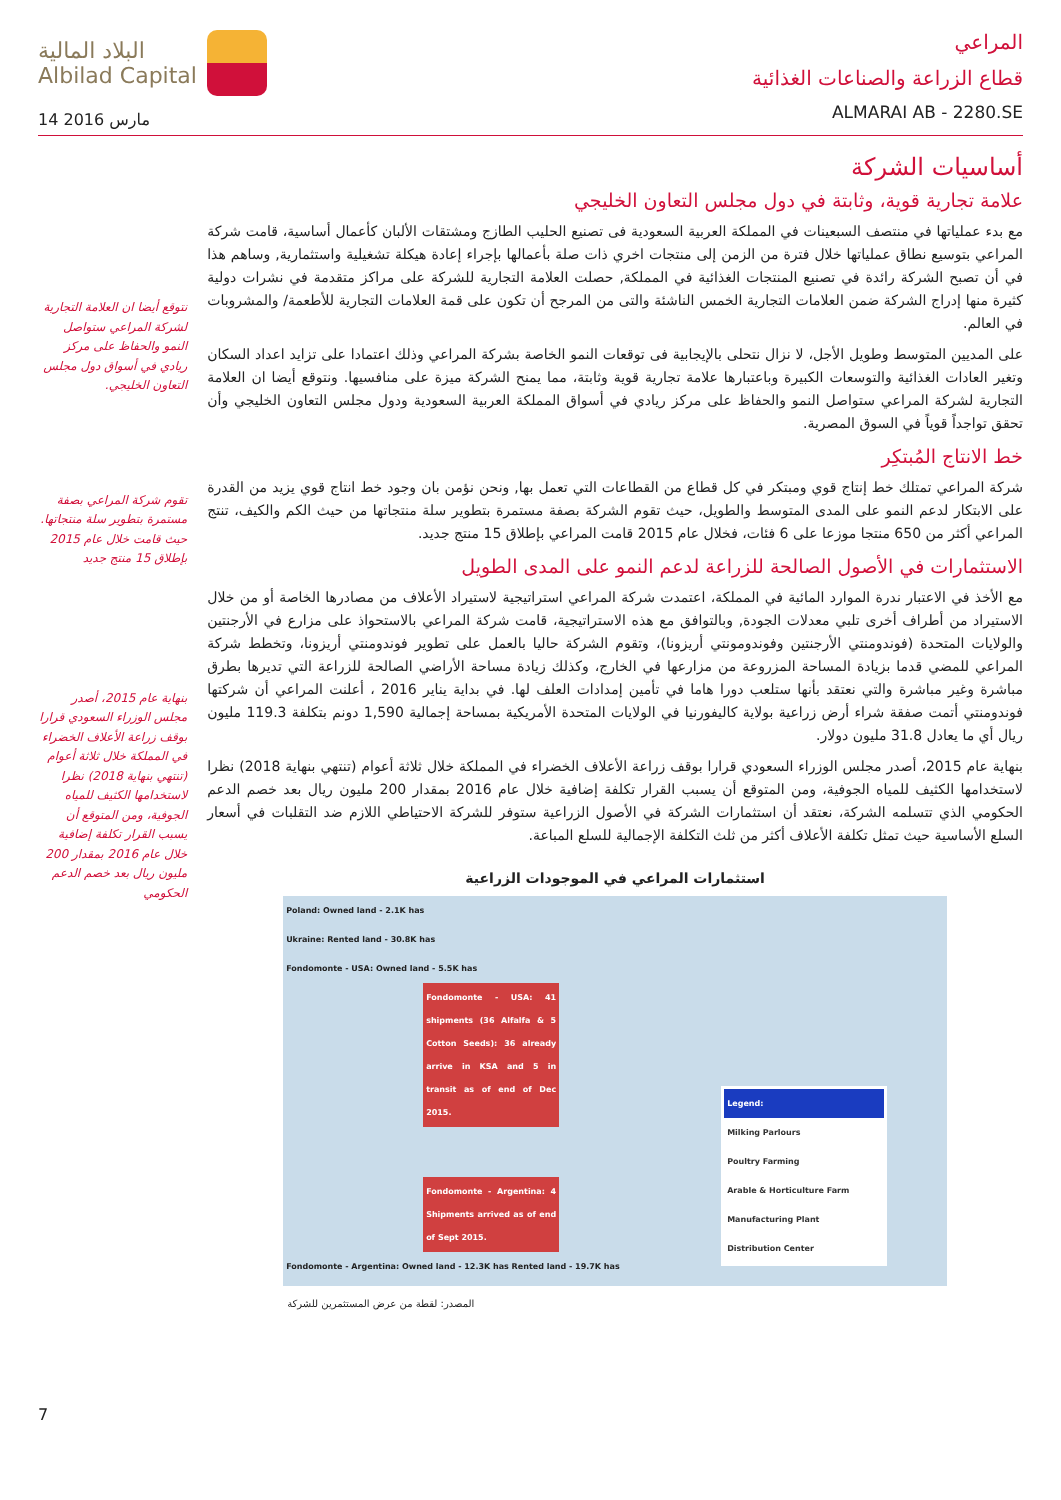البلاد المالية
Albilad Capital
14 مارس 2016
المراعي
قطاع الزراعة والصناعات الغذائية
ALMARAI AB - 2280.SE
أساسيات الشركة
علامة تجارية قوية، وثابتة في دول مجلس التعاون الخليجي
مع بدء عملياتها في منتصف السبعينات في المملكة العربية السعودية فى تصنيع الحليب الطازج ومشتقات الألبان كأعمال أساسية، قامت شركة المراعي بتوسيع نطاق عملياتها خلال فترة من الزمن إلى منتجات اخري ذات صلة بأعمالها بإجراء إعادة هيكلة تشغيلية واستثمارية, وساهم هذا في أن تصبح الشركة رائدة في تصنيع المنتجات الغذائية في المملكة, حصلت العلامة التجارية للشركة على مراكز متقدمة في نشرات دولية كثيرة منها إدراج الشركة ضمن العلامات التجارية الخمس الناشئة والتى من المرجح أن تكون على قمة العلامات التجارية للأطعمة/ والمشروبات في العالم.
على المديين المتوسط وطويل الأجل، لا نزال نتحلى بالإيجابية فى توقعات النمو الخاصة بشركة المراعي وذلك اعتمادا على تزايد اعداد السكان وتغير العادات الغذائية والتوسعات الكبيرة وباعتبارها علامة تجارية قوية وثابتة، مما يمنح الشركة ميزة على منافسيها. ونتوقع أيضا ان العلامة التجارية لشركة المراعي ستواصل النمو والحفاظ على مركز ريادي في أسواق المملكة العربية السعودية ودول مجلس التعاون الخليجي وأن تحقق تواجداً قوياً في السوق المصرية.
خط الانتاج المُبتكِر
شركة المراعي تمتلك خط إنتاج قوي ومبتكر في كل قطاع من القطاعات التي تعمل بها, ونحن نؤمن بان وجود خط انتاج قوي يزيد من القدرة على الابتكار لدعم النمو على المدى المتوسط والطويل، حيث تقوم الشركة بصفة مستمرة بتطوير سلة منتجاتها من حيث الكم والكيف، تنتج المراعي أكثر من 650 منتجا موزعا على 6 فئات، فخلال عام 2015 قامت المراعي بإطلاق 15 منتج جديد.
الاستثمارات في الأصول الصالحة للزراعة لدعم النمو على المدى الطويل
مع الأخذ في الاعتبار ندرة الموارد المائية في المملكة، اعتمدت شركة المراعي استراتيجية لاستيراد الأعلاف من مصادرها الخاصة أو من خلال الاستيراد من أطراف أخرى تلبي معدلات الجودة, وبالتوافق مع هذه الاستراتيجية، قامت شركة المراعي بالاستحواذ على مزارع في الأرجنتين والولايات المتحدة (فوندومنتي الأرجنتين وفوندومونتي أريزونا)، وتقوم الشركة حاليا بالعمل على تطوير فوندومنتي أريزونا، وتخطط شركة المراعي للمضي قدما بزيادة المساحة المزروعة من مزارعها في الخارج، وكذلك زيادة مساحة الأراضي الصالحة للزراعة التي تديرها بطرق مباشرة وغير مباشرة والتي نعتقد بأنها ستلعب دورا هاما في تأمين إمدادات العلف لها. في بداية يناير 2016 ، أعلنت المراعي أن شركتها فوندومنتي أتمت صفقة شراء أرض زراعية بولاية كاليفورنيا في الولايات المتحدة الأمريكية بمساحة إجمالية 1,590 دونم بتكلفة 119.3 مليون ريال أي ما يعادل 31.8 مليون دولار.
بنهاية عام 2015، أصدر مجلس الوزراء السعودي قرارا بوقف زراعة الأعلاف الخضراء في المملكة خلال ثلاثة أعوام (تنتهي بنهاية 2018) نظرا لاستخدامها الكثيف للمياه الجوفية، ومن المتوقع أن يسبب القرار تكلفة إضافية خلال عام 2016 بمقدار 200 مليون ريال بعد خصم الدعم الحكومي الذي تتسلمه الشركة، نعتقد أن استثمارات الشركة في الأصول الزراعية ستوفر للشركة الاحتياطي اللازم ضد التقلبات في أسعار السلع الأساسية حيث تمثل تكلفة الأعلاف أكثر من ثلث التكلفة الإجمالية للسلع المباعة.
استثمارات المراعي في الموجودات الزراعية
Poland: Owned land - 2.1K has
Ukraine: Rented land - 30.8K has
Fondomonte - USA: Owned land - 5.5K has
Fondomonte - USA: 41 shipments (36 Alfalfa & 5 Cotton Seeds): 36 already arrive in KSA and 5 in transit as of end of Dec 2015.
Fondomonte - Argentina: 4 Shipments arrived as of end of Sept 2015.
Fondomonte - Argentina: Owned land - 12.3K has Rented land - 19.7K has
Legend:
Milking Parlours
Poultry Farming
Arable & Horticulture Farm
Manufacturing Plant
Distribution Center
المصدر: لقطة من عرض المستثمرين للشركة
نتوقع أيضا ان العلامة التجارية لشركة المراعي ستواصل النمو والحفاظ على مركز ريادي في أسواق دول مجلس التعاون الخليجي.
تقوم شركة المراعي بصفة مستمرة بتطوير سلة منتجاتها. حيث قامت خلال عام 2015 بإطلاق 15 منتج جديد
بنهاية عام 2015، أصدر مجلس الوزراء السعودي قرارا بوقف زراعة الأعلاف الخضراء في المملكة خلال ثلاثة أعوام (تنتهي بنهاية 2018) نظرا لاستخدامها الكثيف للمياه الجوفية، ومن المتوقع أن يسبب القرار تكلفة إضافية خلال عام 2016 بمقدار 200 مليون ريال بعد خصم الدعم الحكومي
7